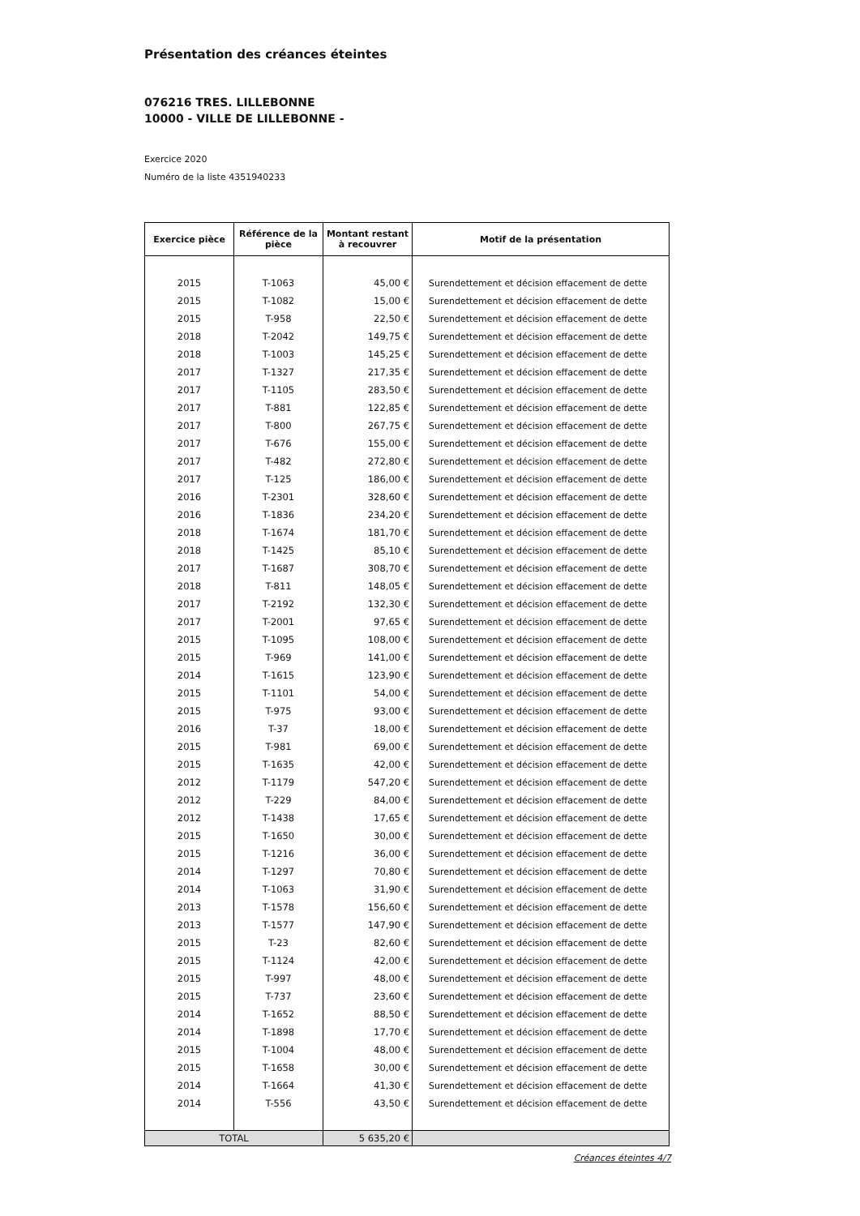Présentation des créances éteintes
076216 TRES. LILLEBONNE
10000 - VILLE DE LILLEBONNE -
Exercice 2020
Numéro de la liste 4351940233
| Exercice pièce | Référence de la pièce | Montant restant à recouvrer | Motif de la présentation |
| --- | --- | --- | --- |
| 2015 | T-1063 | 45,00 € | Surendettement et décision effacement de dette |
| 2015 | T-1082 | 15,00 € | Surendettement et décision effacement de dette |
| 2015 | T-958 | 22,50 € | Surendettement et décision effacement de dette |
| 2018 | T-2042 | 149,75 € | Surendettement et décision effacement de dette |
| 2018 | T-1003 | 145,25 € | Surendettement et décision effacement de dette |
| 2017 | T-1327 | 217,35 € | Surendettement et décision effacement de dette |
| 2017 | T-1105 | 283,50 € | Surendettement et décision effacement de dette |
| 2017 | T-881 | 122,85 € | Surendettement et décision effacement de dette |
| 2017 | T-800 | 267,75 € | Surendettement et décision effacement de dette |
| 2017 | T-676 | 155,00 € | Surendettement et décision effacement de dette |
| 2017 | T-482 | 272,80 € | Surendettement et décision effacement de dette |
| 2017 | T-125 | 186,00 € | Surendettement et décision effacement de dette |
| 2016 | T-2301 | 328,60 € | Surendettement et décision effacement de dette |
| 2016 | T-1836 | 234,20 € | Surendettement et décision effacement de dette |
| 2018 | T-1674 | 181,70 € | Surendettement et décision effacement de dette |
| 2018 | T-1425 | 85,10 € | Surendettement et décision effacement de dette |
| 2017 | T-1687 | 308,70 € | Surendettement et décision effacement de dette |
| 2018 | T-811 | 148,05 € | Surendettement et décision effacement de dette |
| 2017 | T-2192 | 132,30 € | Surendettement et décision effacement de dette |
| 2017 | T-2001 | 97,65 € | Surendettement et décision effacement de dette |
| 2015 | T-1095 | 108,00 € | Surendettement et décision effacement de dette |
| 2015 | T-969 | 141,00 € | Surendettement et décision effacement de dette |
| 2014 | T-1615 | 123,90 € | Surendettement et décision effacement de dette |
| 2015 | T-1101 | 54,00 € | Surendettement et décision effacement de dette |
| 2015 | T-975 | 93,00 € | Surendettement et décision effacement de dette |
| 2016 | T-37 | 18,00 € | Surendettement et décision effacement de dette |
| 2015 | T-981 | 69,00 € | Surendettement et décision effacement de dette |
| 2015 | T-1635 | 42,00 € | Surendettement et décision effacement de dette |
| 2012 | T-1179 | 547,20 € | Surendettement et décision effacement de dette |
| 2012 | T-229 | 84,00 € | Surendettement et décision effacement de dette |
| 2012 | T-1438 | 17,65 € | Surendettement et décision effacement de dette |
| 2015 | T-1650 | 30,00 € | Surendettement et décision effacement de dette |
| 2015 | T-1216 | 36,00 € | Surendettement et décision effacement de dette |
| 2014 | T-1297 | 70,80 € | Surendettement et décision effacement de dette |
| 2014 | T-1063 | 31,90 € | Surendettement et décision effacement de dette |
| 2013 | T-1578 | 156,60 € | Surendettement et décision effacement de dette |
| 2013 | T-1577 | 147,90 € | Surendettement et décision effacement de dette |
| 2015 | T-23 | 82,60 € | Surendettement et décision effacement de dette |
| 2015 | T-1124 | 42,00 € | Surendettement et décision effacement de dette |
| 2015 | T-997 | 48,00 € | Surendettement et décision effacement de dette |
| 2015 | T-737 | 23,60 € | Surendettement et décision effacement de dette |
| 2014 | T-1652 | 88,50 € | Surendettement et décision effacement de dette |
| 2014 | T-1898 | 17,70 € | Surendettement et décision effacement de dette |
| 2015 | T-1004 | 48,00 € | Surendettement et décision effacement de dette |
| 2015 | T-1658 | 30,00 € | Surendettement et décision effacement de dette |
| 2014 | T-1664 | 41,30 € | Surendettement et décision effacement de dette |
| 2014 | T-556 | 43,50 € | Surendettement et décision effacement de dette |
| TOTAL | | 5 635,20 € | |
Créances éteintes 4/7